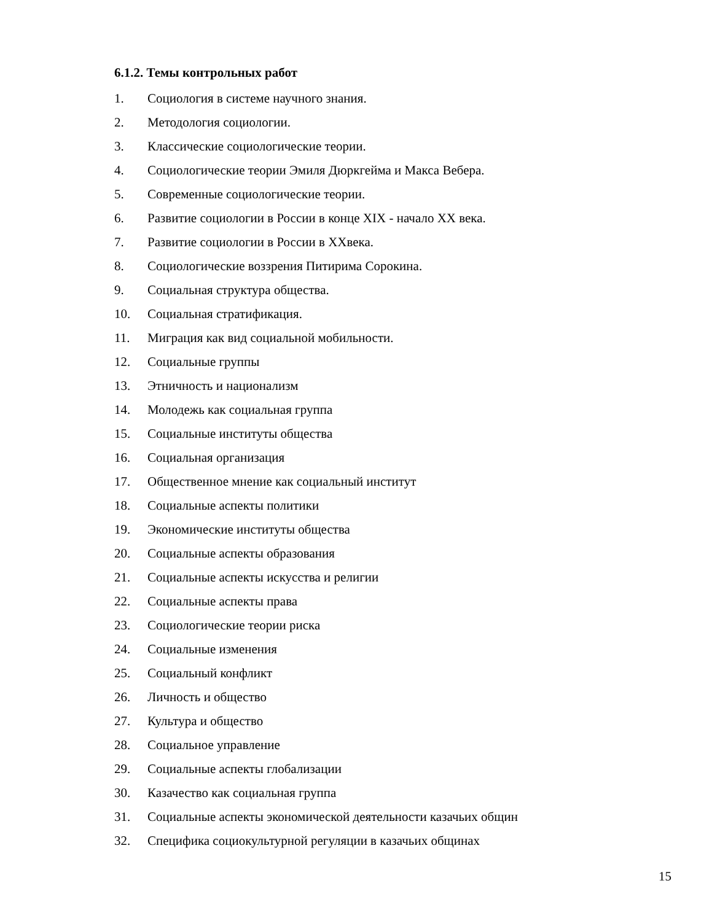6.1.2. Темы контрольных работ
1. Социология в системе научного знания.
2. Методология социологии.
3. Классические социологические теории.
4. Социологические теории Эмиля Дюркгейма и Макса Вебера.
5. Современные социологические теории.
6. Развитие социологии в России в конце XIX - начало XX века.
7. Развитие социологии в России в XXвека.
8. Социологические воззрения Питирима Сорокина.
9. Социальная структура общества.
10. Социальная стратификация.
11. Миграция как вид социальной мобильности.
12. Социальные группы
13. Этничность и национализм
14. Молодежь как социальная группа
15. Социальные институты общества
16. Социальная организация
17. Общественное мнение как социальный институт
18. Социальные аспекты политики
19. Экономические институты общества
20. Социальные аспекты образования
21. Социальные аспекты искусства и религии
22. Социальные аспекты права
23. Социологические теории риска
24. Социальные изменения
25. Социальный конфликт
26. Личность и общество
27. Культура и общество
28. Социальное управление
29. Социальные аспекты глобализации
30. Казачество как социальная группа
31. Социальные аспекты экономической деятельности казачьих общин
32. Специфика социокультурной регуляции в казачьих общинах
15